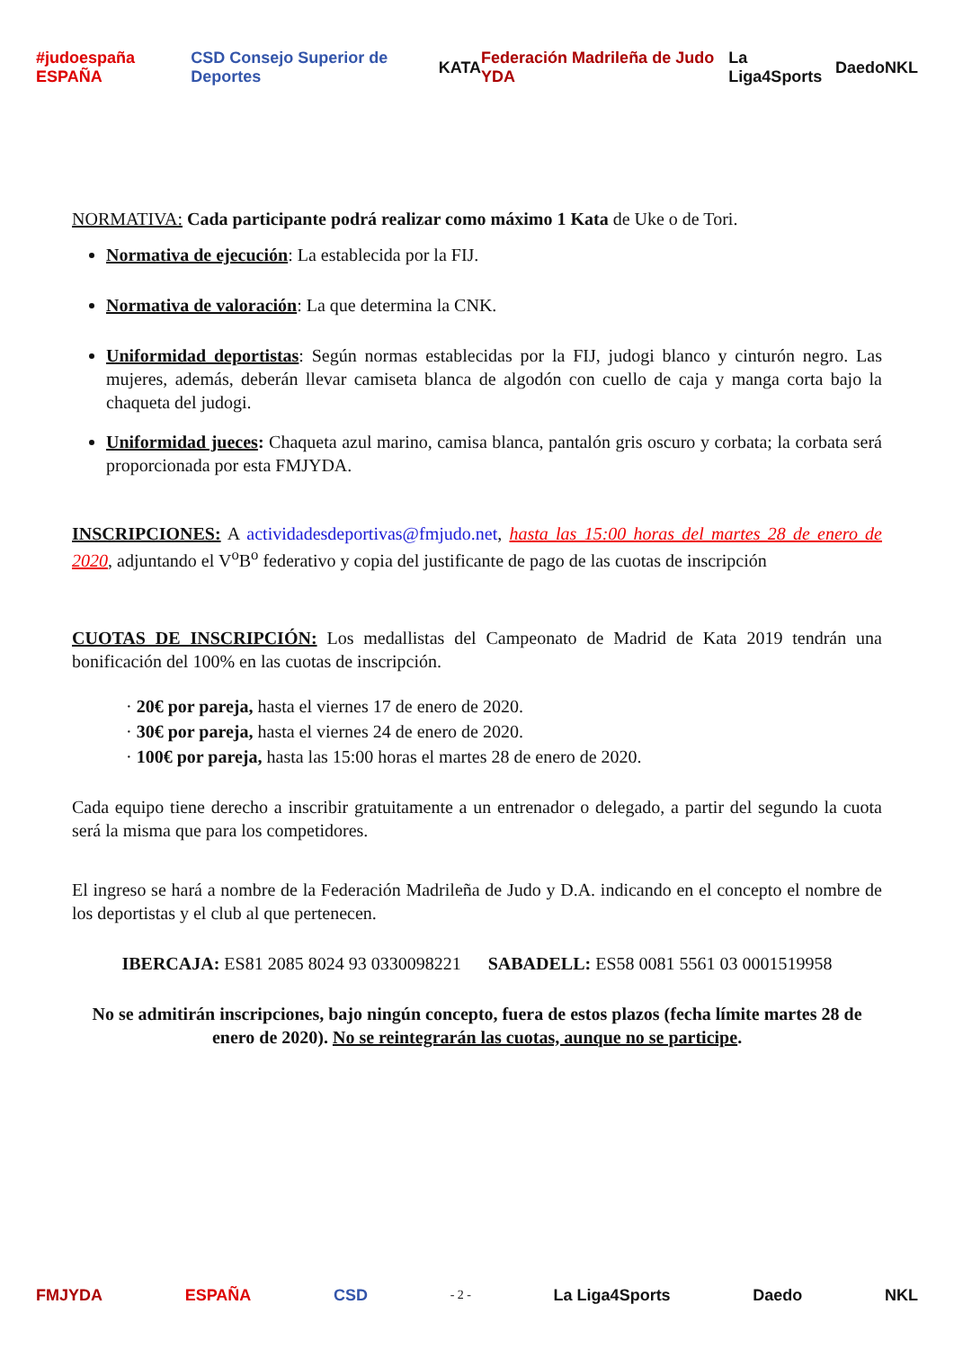#judoespaña ESPAÑA CSD Consejo Superior de Deportes KATA Federación Madrileña de Judo YDA La Liga4Sports Daedo NKL
NORMATIVA: Cada participante podrá realizar como máximo 1 Kata de Uke o de Tori.
Normativa de ejecución: La establecida por la FIJ.
Normativa de valoración: La que determina la CNK.
Uniformidad deportistas: Según normas establecidas por la FIJ, judogi blanco y cinturón negro. Las mujeres, además, deberán llevar camiseta blanca de algodón con cuello de caja y manga corta bajo la chaqueta del judogi.
Uniformidad jueces: Chaqueta azul marino, camisa blanca, pantalón gris oscuro y corbata; la corbata será proporcionada por esta FMJYDA.
INSCRIPCIONES: A actividadesdeportivas@fmjudo.net, hasta las 15:00 horas del martes 28 de enero de 2020, adjuntando el V<sup>o</sup>B<sup>o</sup> federativo y copia del justificante de pago de las cuotas de inscripción
CUOTAS DE INSCRIPCIÓN: Los medallistas del Campeonato de Madrid de Kata 2019 tendrán una bonificación del 100% en las cuotas de inscripción.
· 20€ por pareja, hasta el viernes 17 de enero de 2020.
· 30€ por pareja, hasta el viernes 24 de enero de 2020.
· 100€ por pareja, hasta las 15:00 horas el martes 28 de enero de 2020.
Cada equipo tiene derecho a inscribir gratuitamente a un entrenador o delegado, a partir del segundo la cuota será la misma que para los competidores.
El ingreso se hará a nombre de la Federación Madrileña de Judo y D.A. indicando en el concepto el nombre de los deportistas y el club al que pertenecen.
IBERCAJA: ES81 2085 8024 93 0330098221 SABADELL: ES58 0081 5561 03 0001519958
No se admitirán inscripciones, bajo ningún concepto, fuera de estos plazos (fecha límite martes 28 de enero de 2020). No se reintegrarán las cuotas, aunque no se participe.
FMJYDA ESPAÑA CSD - 2 - La Liga4Sports Daedo NKL